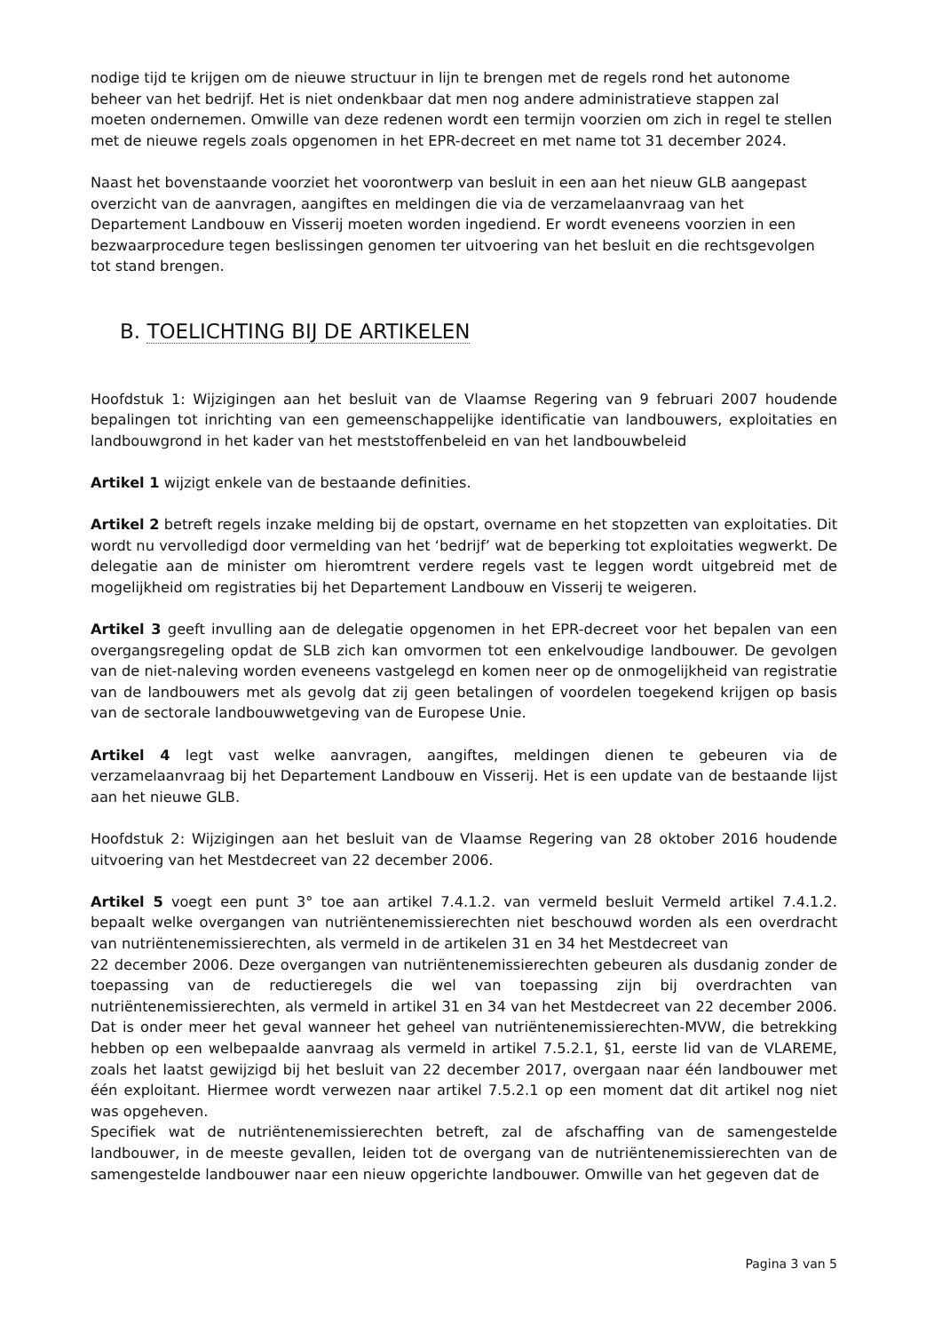nodige tijd te krijgen om de nieuwe structuur in lijn te brengen met de regels rond het autonome beheer van het bedrijf. Het is niet ondenkbaar dat men nog andere administratieve stappen zal moeten ondernemen. Omwille van deze redenen wordt een termijn voorzien om zich in regel te stellen met de nieuwe regels zoals opgenomen in het EPR-decreet en met name tot 31 december 2024.
Naast het bovenstaande voorziet het voorontwerp van besluit in een aan het nieuw GLB aangepast overzicht van de aanvragen, aangiftes en meldingen die via de verzamelaanvraag van het Departement Landbouw en Visserij moeten worden ingediend. Er wordt eveneens voorzien in een bezwaarprocedure tegen beslissingen genomen ter uitvoering van het besluit en die rechtsgevolgen tot stand brengen.
B. TOELICHTING BIJ DE ARTIKELEN
Hoofdstuk 1: Wijzigingen aan het besluit van de Vlaamse Regering van 9 februari 2007 houdende bepalingen tot inrichting van een gemeenschappelijke identificatie van landbouwers, exploitaties en landbouwgrond in het kader van het meststoffenbeleid en van het landbouwbeleid
Artikel 1 wijzigt enkele van de bestaande definities.
Artikel 2 betreft regels inzake melding bij de opstart, overname en het stopzetten van exploitaties. Dit wordt nu vervolledigd door vermelding van het ‘bedrijf’ wat de beperking tot exploitaties wegwerkt. De delegatie aan de minister om hieromtrent verdere regels vast te leggen wordt uitgebreid met de mogelijkheid om registraties bij het Departement Landbouw en Visserij te weigeren.
Artikel 3 geeft invulling aan de delegatie opgenomen in het EPR-decreet voor het bepalen van een overgangsregeling opdat de SLB zich kan omvormen tot een enkelvoudige landbouwer. De gevolgen van de niet-naleving worden eveneens vastgelegd en komen neer op de onmogelijkheid van registratie van de landbouwers met als gevolg dat zij geen betalingen of voordelen toegekend krijgen op basis van de sectorale landbouwwetgeving van de Europese Unie.
Artikel 4 legt vast welke aanvragen, aangiftes, meldingen dienen te gebeuren via de verzamelaanvraag bij het Departement Landbouw en Visserij. Het is een update van de bestaande lijst aan het nieuwe GLB.
Hoofdstuk 2: Wijzigingen aan het besluit van de Vlaamse Regering van 28 oktober 2016 houdende uitvoering van het Mestdecreet van 22 december 2006.
Artikel 5 voegt een punt 3° toe aan artikel 7.4.1.2. van vermeld besluit Vermeld artikel 7.4.1.2. bepaalt welke overgangen van nutriëntenemissierechten niet beschouwd worden als een overdracht van nutriëntenemissierechten, als vermeld in de artikelen 31 en 34 het Mestdecreet van
22 december 2006. Deze overgangen van nutriëntenemissierechten gebeuren als dusdanig zonder de toepassing van de reductieregels die wel van toepassing zijn bij overdrachten van nutriëntenemissierechten, als vermeld in artikel 31 en 34 van het Mestdecreet van 22 december 2006. Dat is onder meer het geval wanneer het geheel van nutriëntenemissierechten-MVW, die betrekking hebben op een welbepaalde aanvraag als vermeld in artikel 7.5.2.1, §1, eerste lid van de VLAREME, zoals het laatst gewijzigd bij het besluit van 22 december 2017, overgaan naar één landbouwer met één exploitant. Hiermee wordt verwezen naar artikel 7.5.2.1 op een moment dat dit artikel nog niet was opgeheven.
Specifiek wat de nutriëntenemissierechten betreft, zal de afschaffing van de samengestelde landbouwer, in de meeste gevallen, leiden tot de overgang van de nutriëntenemissierechten van de samengestelde landbouwer naar een nieuw opgerichte landbouwer. Omwille van het gegeven dat de
Pagina 3 van 5